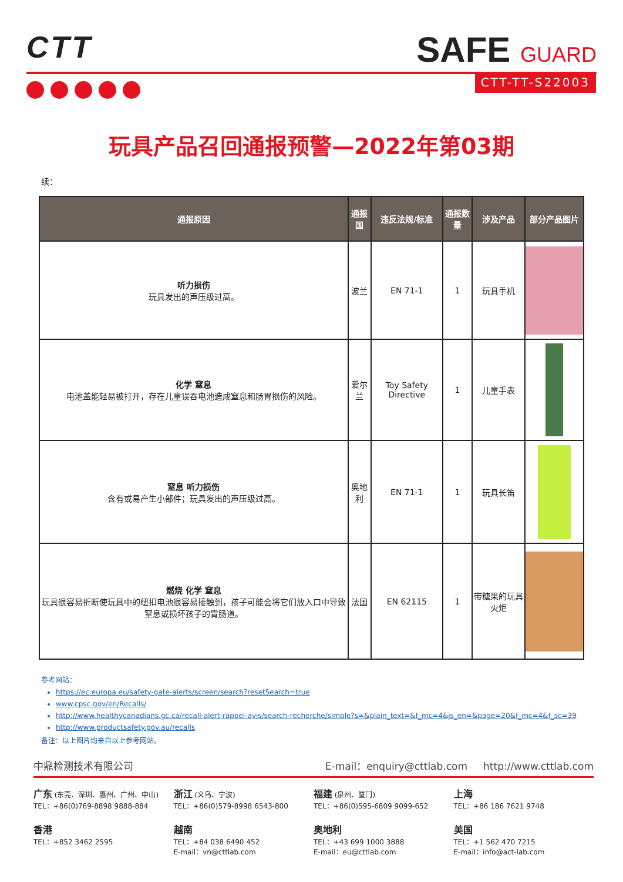CTT
SAFE GUARD
CTT-TT-S22003
玩具产品召回通报预警—2022年第03期
续：
| 通报原因 | 通报国 | 违反法规/标准 | 通报数量 | 涉及产品 | 部分产品图片 |
| --- | --- | --- | --- | --- | --- |
| 听力损伤 玩具发出的声压级过高。 | 波兰 | EN 71-1 | 1 | 玩具手机 | |
| 化学 窒息 电池盖能轻易被打开，存在儿童误吞电池造成窒息和肠胃损伤的风险。 | 爱尔兰 | Toy Safety Directive | 1 | 儿童手表 | |
| 窒息 听力损伤 含有或易产生小部件；玩具发出的声压级过高。 | 奥地利 | EN 71-1 | 1 | 玩具长笛 | |
| 燃烧 化学 窒息 玩具很容易折断使玩具中的纽扣电池很容易接触到，孩子可能会将它们放入口中导致窒息或损坏孩子的胃肠道。 | 法国 | EN 62115 | 1 | 带糖果的玩具火炬 | |
参考网站：
https://ec.europa.eu/safety-gate-alerts/screen/search?resetSearch=true
www.cpsc.gov/en/Recalls/
http://www.healthycanadians.gc.ca/recall-alert-rappel-avis/search-recherche/simple?s=&plain_text=&f_mc=4&js_en=&page=20&f_mc=4&f_sc=39
http://www.productsafety.gov.au/recalls
备注：以上图片均来自以上参考网站。
中鼎检测技术有限公司 E-mail：enquiry@cttlab.com http://www.cttlab.com
广东 (东莞、深圳、惠州、广州、中山)
TEL：+86(0)769-8898 9888-884
浙江 (义乌、宁波)
TEL：+86(0)579-8998 6543-800
福建 (泉州、厦门)
TEL：+86(0)595-6809 9099-652
上海
TEL：+86 186 7621 9748
香港
TEL：+852 3462 2595
越南
TEL：+84 038 6490 452
E-mail：vn@cttlab.com
奥地利
TEL：+43 699 1000 3888
E-mail：eu@cttlab.com
美国
TEL：+1 562 470 7215
E-mail：info@act-lab.com